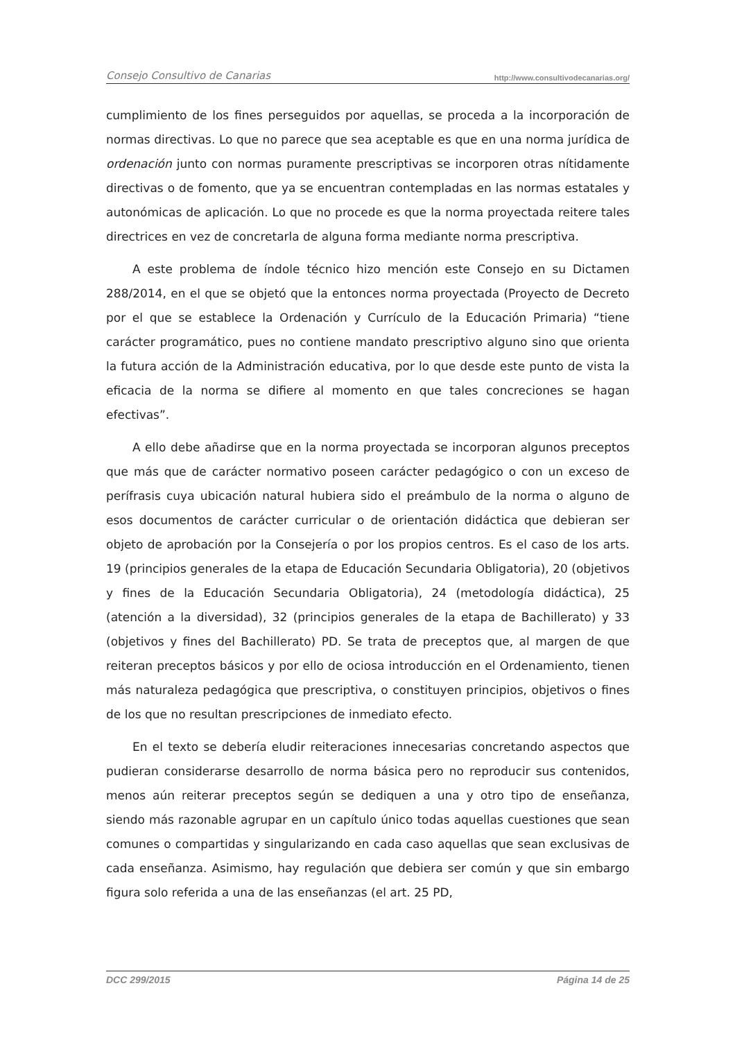Consejo Consultivo de Canarias http://www.consultivodecanarias.org/
cumplimiento de los fines perseguidos por aquellas, se proceda a la incorporación de normas directivas. Lo que no parece que sea aceptable es que en una norma jurídica de ordenación junto con normas puramente prescriptivas se incorporen otras nítidamente directivas o de fomento, que ya se encuentran contempladas en las normas estatales y autonómicas de aplicación. Lo que no procede es que la norma proyectada reitere tales directrices en vez de concretarla de alguna forma mediante norma prescriptiva.
A este problema de índole técnico hizo mención este Consejo en su Dictamen 288/2014, en el que se objetó que la entonces norma proyectada (Proyecto de Decreto por el que se establece la Ordenación y Currículo de la Educación Primaria) “tiene carácter programático, pues no contiene mandato prescriptivo alguno sino que orienta la futura acción de la Administración educativa, por lo que desde este punto de vista la eficacia de la norma se difiere al momento en que tales concreciones se hagan efectivas”.
A ello debe añadirse que en la norma proyectada se incorporan algunos preceptos que más que de carácter normativo poseen carácter pedagógico o con un exceso de perífrasis cuya ubicación natural hubiera sido el preámbulo de la norma o alguno de esos documentos de carácter curricular o de orientación didáctica que debieran ser objeto de aprobación por la Consejería o por los propios centros. Es el caso de los arts. 19 (principios generales de la etapa de Educación Secundaria Obligatoria), 20 (objetivos y fines de la Educación Secundaria Obligatoria), 24 (metodología didáctica), 25 (atención a la diversidad), 32 (principios generales de la etapa de Bachillerato) y 33 (objetivos y fines del Bachillerato) PD. Se trata de preceptos que, al margen de que reiteran preceptos básicos y por ello de ociosa introducción en el Ordenamiento, tienen más naturaleza pedagógica que prescriptiva, o constituyen principios, objetivos o fines de los que no resultan prescripciones de inmediato efecto.
En el texto se debería eludir reiteraciones innecesarias concretando aspectos que pudieran considerarse desarrollo de norma básica pero no reproducir sus contenidos, menos aún reiterar preceptos según se dediquen a una y otro tipo de enseñanza, siendo más razonable agrupar en un capítulo único todas aquellas cuestiones que sean comunes o compartidas y singularizando en cada caso aquellas que sean exclusivas de cada enseñanza. Asimismo, hay regulación que debiera ser común y que sin embargo figura solo referida a una de las enseñanzas (el art. 25 PD,
DCC 299/2015 Página 14 de 25